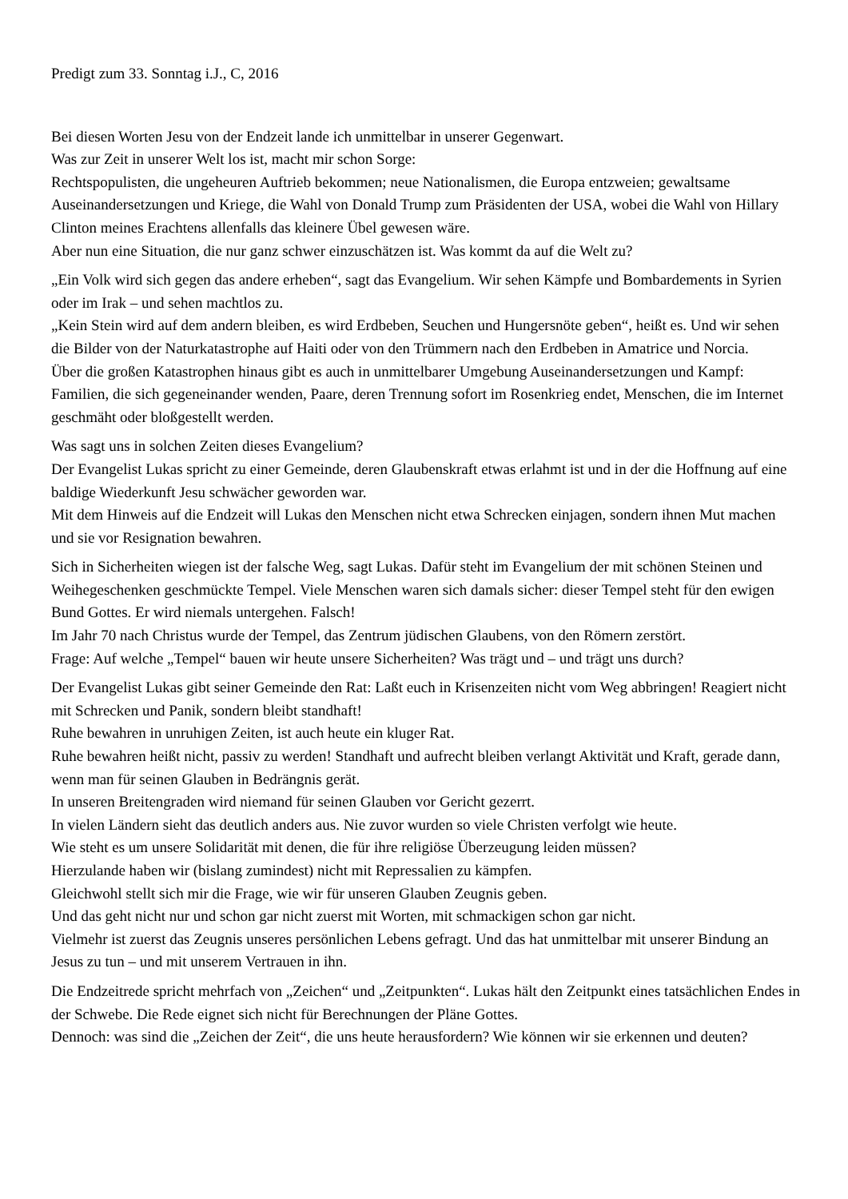Predigt zum 33. Sonntag i.J., C, 2016
Bei diesen Worten Jesu von der Endzeit lande ich unmittelbar in unserer Gegenwart.
Was zur Zeit in unserer Welt los ist, macht mir schon Sorge:
Rechtspopulisten, die ungeheuren Auftrieb bekommen; neue Nationalismen, die Europa entzweien; gewaltsame Auseinandersetzungen und Kriege, die Wahl von Donald Trump zum Präsidenten der USA, wobei die Wahl von Hillary Clinton meines Erachtens allenfalls das kleinere Übel gewesen wäre.
Aber nun eine Situation, die nur ganz schwer einzuschätzen ist. Was kommt da auf die Welt zu?
„Ein Volk wird sich gegen das andere erheben“, sagt das Evangelium. Wir sehen Kämpfe und Bombardements in Syrien oder im Irak – und sehen machtlos zu.
„Kein Stein wird auf dem andern bleiben, es wird Erdbeben, Seuchen und Hungersnöte geben“, heißt es. Und wir sehen die Bilder von der Naturkatastrophe auf Haiti oder von den Trümmern nach den Erdbeben in Amatrice und Norcia.
Über die großen Katastrophen hinaus gibt es auch in unmittelbarer Umgebung Auseinandersetzungen und Kampf: Familien, die sich gegeneinander wenden, Paare, deren Trennung sofort im Rosenkrieg endet, Menschen, die im Internet geschmäht oder bloßgestellt werden.
Was sagt uns in solchen Zeiten dieses Evangelium?
Der Evangelist Lukas spricht zu einer Gemeinde, deren Glaubenskraft etwas erlahmt ist und in der die Hoffnung auf eine baldige Wiederkunft Jesu schwächer geworden war.
Mit dem Hinweis auf die Endzeit will Lukas den Menschen nicht etwa Schrecken einjagen, sondern ihnen Mut machen und sie vor Resignation bewahren.
Sich in Sicherheiten wiegen ist der falsche Weg, sagt Lukas. Dafür steht im Evangelium der mit schönen Steinen und Weihegeschenken geschmückte Tempel. Viele Menschen waren sich damals sicher: dieser Tempel steht für den ewigen Bund Gottes. Er wird niemals untergehen. Falsch!
Im Jahr 70 nach Christus wurde der Tempel, das Zentrum jüdischen Glaubens, von den Römern zerstört.
Frage: Auf welche „Tempel“ bauen wir heute unsere Sicherheiten? Was trägt und – und trägt uns durch?
Der Evangelist Lukas gibt seiner Gemeinde den Rat: Laßt euch in Krisenzeiten nicht vom Weg abbringen! Reagiert nicht mit Schrecken und Panik, sondern bleibt standhaft!
Ruhe bewahren in unruhigen Zeiten, ist auch heute ein kluger Rat.
Ruhe bewahren heißt nicht, passiv zu werden! Standhaft und aufrecht bleiben verlangt Aktivität und Kraft, gerade dann, wenn man für seinen Glauben in Bedrängnis gerät.
In unseren Breitengraden wird niemand für seinen Glauben vor Gericht gezerrt.
In vielen Ländern sieht das deutlich anders aus. Nie zuvor wurden so viele Christen verfolgt wie heute.
Wie steht es um unsere Solidarität mit denen, die für ihre religiöse Überzeugung leiden müssen?
Hierzulande haben wir (bislang zumindest) nicht mit Repressalien zu kämpfen.
Gleichwohl stellt sich mir die Frage, wie wir für unseren Glauben Zeugnis geben.
Und das geht nicht nur und schon gar nicht zuerst mit Worten, mit schmackigen schon gar nicht.
Vielmehr ist zuerst das Zeugnis unseres persönlichen Lebens gefragt. Und das hat unmittelbar mit unserer Bindung an Jesus zu tun – und mit unserem Vertrauen in ihn.
Die Endzeitrede spricht mehrfach von „Zeichen“ und „Zeitpunkten“. Lukas hält den Zeitpunkt eines tatsächlichen Endes in der Schwebe. Die Rede eignet sich nicht für Berechnungen der Pläne Gottes.
Dennoch: was sind die „Zeichen der Zeit“, die uns heute herausfordern? Wie können wir sie erkennen und deuten?